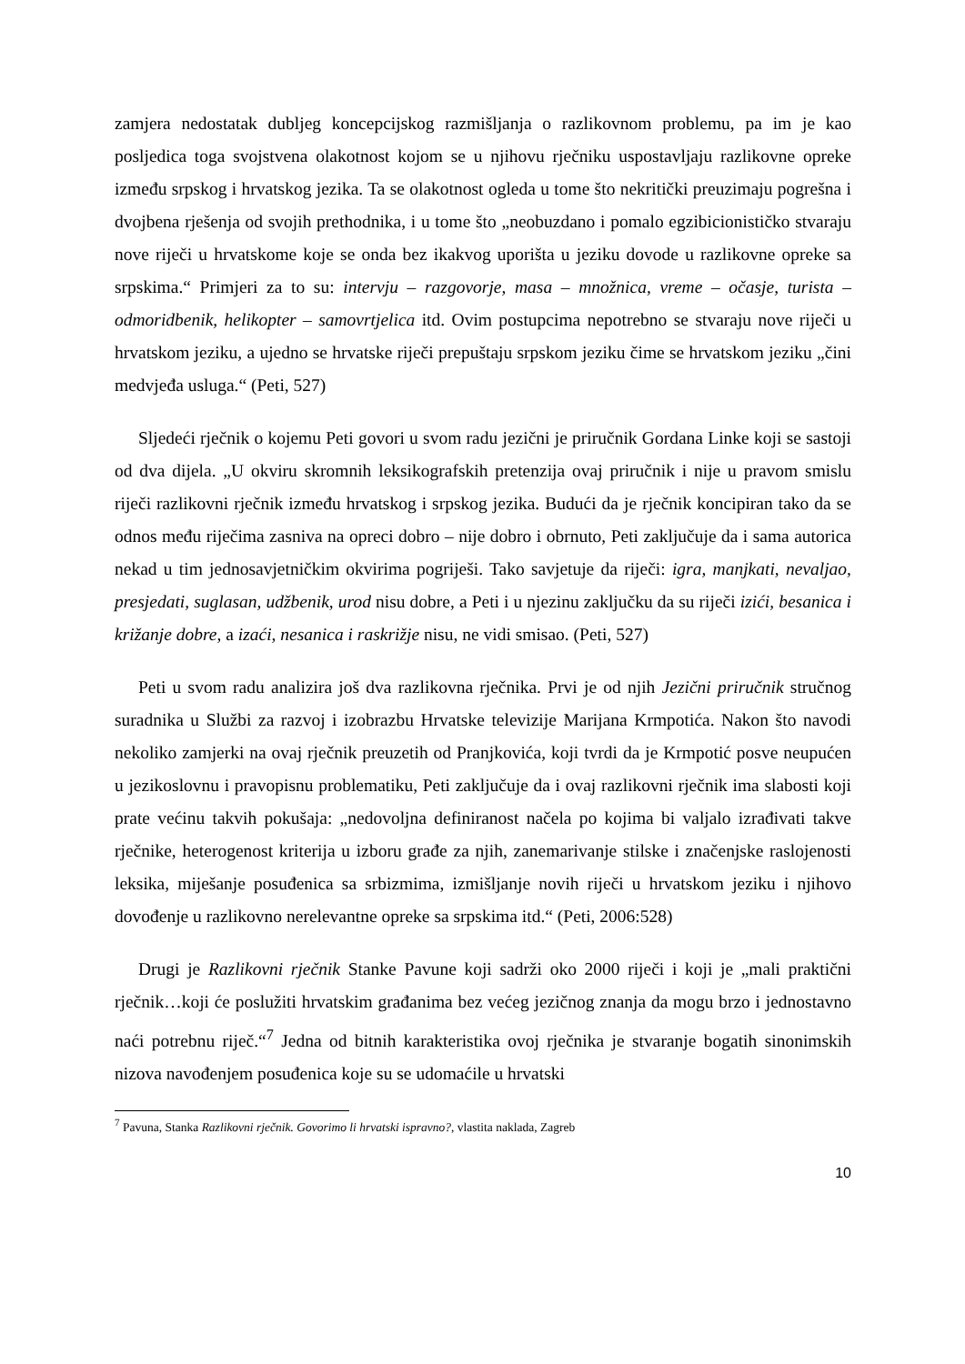zamjera nedostatak dubljeg koncepcijskog razmišljanja o razlikovnom problemu, pa im je kao posljedica toga svojstvena olakotnost kojom se u njihovu rječniku uspostavljaju razlikovne opreke između srpskog i hrvatskog jezika. Ta se olakotnost ogleda u tome što nekritički preuzimaju pogrešna i dvojbena rješenja od svojih prethodnika, i u tome što „neobuzdano i pomalo egzibicionističko stvaraju nove riječi u hrvatskome koje se onda bez ikakvog uporišta u jeziku dovode u razlikovne opreke sa srpskima.“ Primjeri za to su: intervju – razgovorje, masa – množnica, vreme – očasje, turista – odmoridbenik, helikopter – samovrtjelica itd. Ovim postupcima nepotrebno se stvaraju nove riječi u hrvatskom jeziku, a ujedno se hrvatske riječi prepuštaju srpskom jeziku čime se hrvatskom jeziku „čini medvjeđa usluga.“ (Peti, 527)
Sljedeći rječnik o kojemu Peti govori u svom radu jezični je priručnik Gordana Linke koji se sastoji od dva dijela. „U okviru skromnih leksikografskih pretenzija ovaj priručnik i nije u pravom smislu riječi razlikovni rječnik između hrvatskog i srpskog jezika. Budući da je rječnik koncipiran tako da se odnos među riječima zasniva na opreci dobro – nije dobro i obrnuto, Peti zaključuje da i sama autorica nekad u tim jednosavjetničkim okvirima pogriješi. Tako savjetuje da riječi: igra, manjkati, nevaljao, presjedati, suglasan, udžbenik, urod nisu dobre, a Peti i u njezinu zaključku da su riječi izići, besanica i križanje dobre, a izaći, nesanica i raskrižje nisu, ne vidi smisao. (Peti, 527)
Peti u svom radu analizira još dva razlikovna rječnika. Prvi je od njih Jezični priručnik stručnog suradnika u Službi za razvoj i izobrazbu Hrvatske televizije Marijana Krmpotića. Nakon što navodi nekoliko zamjerki na ovaj rječnik preuzetih od Pranjkovića, koji tvrdi da je Krmpotić posve neupućen u jezikoslovnu i pravopisnu problematiku, Peti zaključuje da i ovaj razlikovni rječnik ima slabosti koji prate većinu takvih pokušaja: „nedovoljna definiranost načela po kojima bi valjalo izrađivati takve rječnike, heterogenost kriterija u izboru građe za njih, zanemarivanje stilske i značenjske raslojenosti leksika, miješanje posuđenica sa srbizmima, izmišljanje novih riječi u hrvatskom jeziku i njihovo dovođenje u razlikovno nerelevantne opreke sa srpskima itd.“ (Peti, 2006:528)
Drugi je Razlikovni rječnik Stanke Pavune koji sadrži oko 2000 riječi i koji je „mali praktični rječnik…koji će poslužiti hrvatskim građanima bez većeg jezičnog znanja da mogu brzo i jednostavno naći potrebnu riječ.“<sup>7</sup> Jedna od bitnih karakteristika ovoj rječnika je stvaranje bogatih sinonimskih nizova navođenjem posuđenica koje su se udomaćile u hrvatski
<sup>7</sup> Pavuna, Stanka Razlikovni rječnik. Govorimo li hrvatski ispravno?, vlastita naklada, Zagreb
10